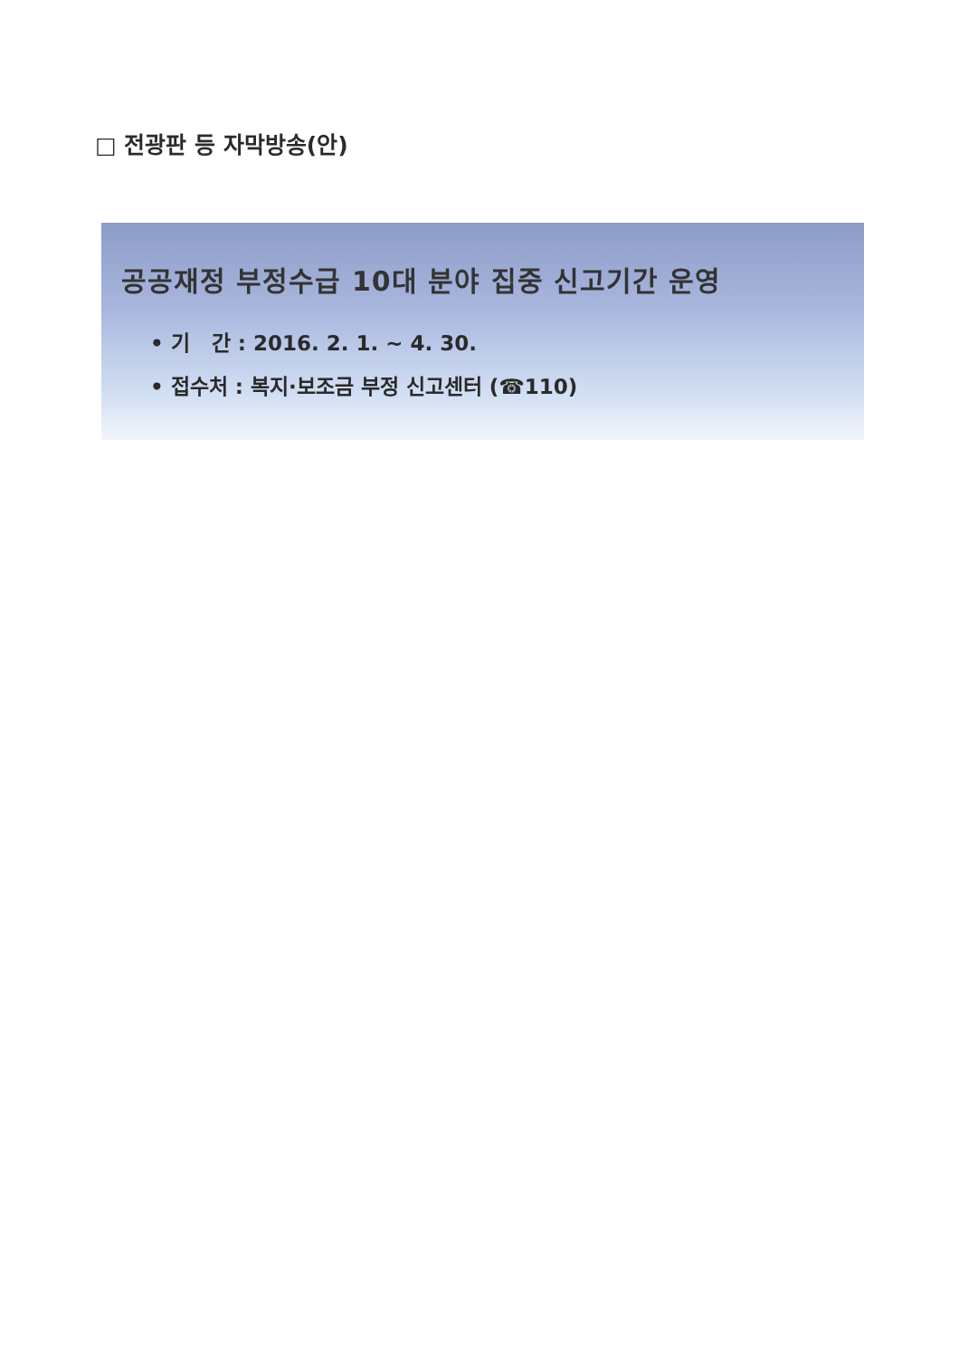□ 전광판 등 자막방송(안)
공공재정 부정수급 10대 분야 집중 신고기간 운영
• 기 간 : 2016. 2. 1. ~ 4. 30.
• 접수처 : 복지·보조금 부정 신고센터 (☎110)